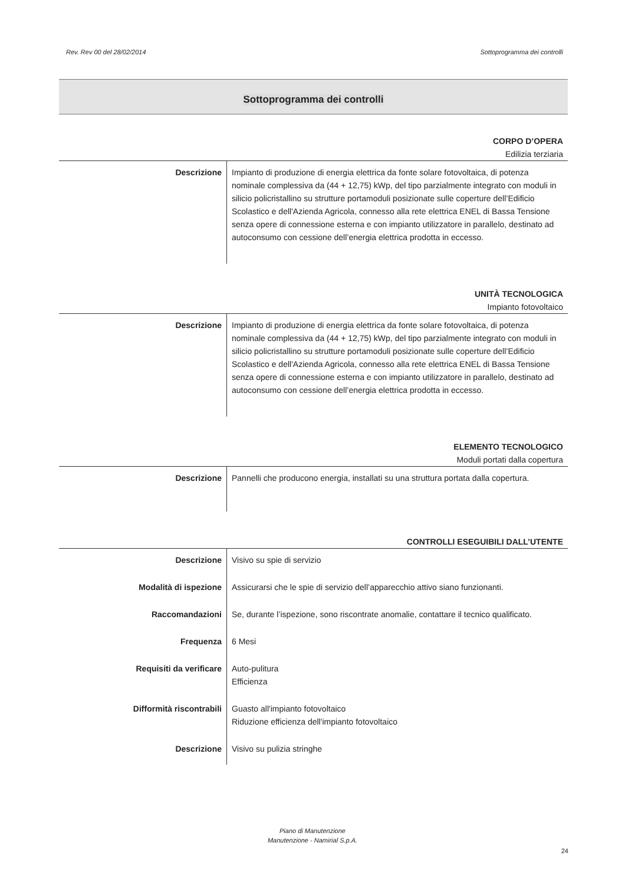Rev. Rev 00 del 28/02/2014 Sottoprogramma dei controlli
Sottoprogramma dei controlli
CORPO D’OPERA
Edilizia terziaria
| Descrizione | Impianto di produzione di energia elettrica da fonte solare fotovoltaica, di potenza nominale complessiva da (44 + 12,75) kWp, del tipo parzialmente integrato con moduli in silicio policristallino su strutture portamoduli posizionate sulle coperture dell’Edificio Scolastico e dell'Azienda Agricola, connesso alla rete elettrica ENEL di Bassa Tensione senza opere di connessione esterna e con impianto utilizzatore in parallelo, destinato ad autoconsumo con cessione dell’energia elettrica prodotta in eccesso. |
UNITÀ TECNOLOGICA
Impianto fotovoltaico
| Descrizione | Impianto di produzione di energia elettrica da fonte solare fotovoltaica, di potenza nominale complessiva da (44 + 12,75) kWp, del tipo parzialmente integrato con moduli in silicio policristallino su strutture portamoduli posizionate sulle coperture dell’Edificio Scolastico e dell'Azienda Agricola, connesso alla rete elettrica ENEL di Bassa Tensione senza opere di connessione esterna e con impianto utilizzatore in parallelo, destinato ad autoconsumo con cessione dell’energia elettrica prodotta in eccesso. |
ELEMENTO TECNOLOGICO
Moduli portati dalla copertura
| Descrizione | Pannelli che producono energia, installati su una struttura portata dalla copertura. |
CONTROLLI ESEGUIBILI DALL’UTENTE
| Descrizione | Visivo su spie di servizio |
| Modalità di ispezione | Assicurarsi che le spie di servizio dell’apparecchio attivo siano funzionanti. |
| Raccomandazioni | Se, durante l’ispezione, sono riscontrate anomalie, contattare il tecnico qualificato. |
| Frequenza | 6 Mesi |
| Requisiti da verificare | Auto-pulitura Efficienza |
| Difformità riscontrabili | Guasto all'impianto fotovoltaico Riduzione efficienza dell'impianto fotovoltaico |
| Descrizione | Visivo su pulizia stringhe |
Piano di Manutenzione
Manutenzione - Namirial S.p.A.
24